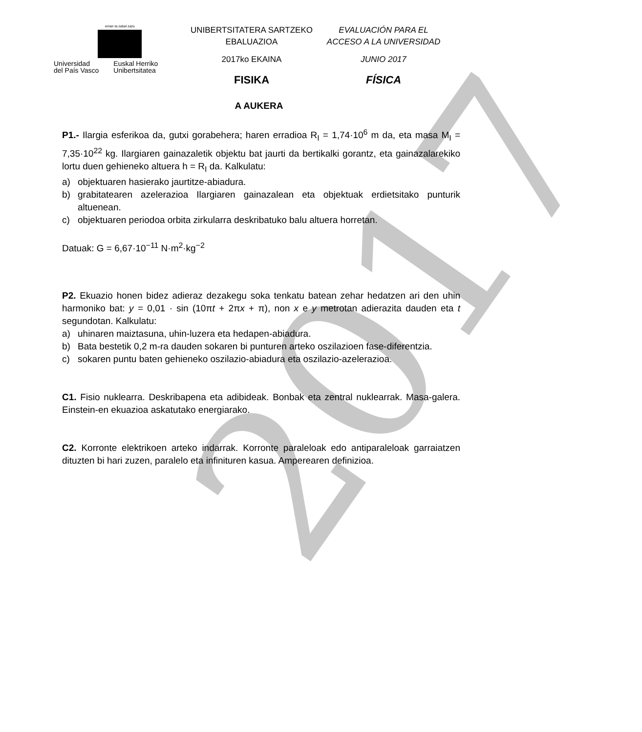2017
eman ta zabal zazu
Universidad
del País Vasco
Euskal Herriko
Unibertsitatea
UNIBERTSITATERA SARTZEKO
EBALUAZIOA
2017ko EKAINA
FISIKA
EVALUACIÓN PARA EL
ACCESO A LA UNIVERSIDAD
JUNIO 2017
FÍSICA
A AUKERA
P1.- Ilargia esferikoa da, gutxi gorabehera; haren erradioa R<sub>I</sub> = 1,74·10<sup>6</sup> m da, eta masa M<sub>I</sub> = 7,35·10<sup>22</sup> kg. Ilargiaren gainazaletik objektu bat jaurti da bertikalki gorantz, eta gainazalarekiko lortu duen gehieneko altuera h = R<sub>I</sub> da. Kalkulatu:
a) objektuaren hasierako jaurtitze-abiadura.
b) grabitatearen azelerazioa Ilargiaren gainazalean eta objektuak erdietsitako punturik altuenean.
c) objektuaren periodoa orbita zirkularra deskribatuko balu altuera horretan.
Datuak: G = 6,67·10<sup>−11</sup> N·m<sup>2</sup>·kg<sup>−2</sup>
P2. Ekuazio honen bidez adieraz dezakegu soka tenkatu batean zehar hedatzen ari den uhin harmoniko bat: y = 0,01 · sin (10πt + 2πx + π), non x e y metrotan adierazita dauden eta t segundotan. Kalkulatu:
a) uhinaren maiztasuna, uhin-luzera eta hedapen-abiadura.
b) Bata bestetik 0,2 m-ra dauden sokaren bi punturen arteko oszilazioen fase-diferentzia.
c) sokaren puntu baten gehieneko oszilazio-abiadura eta oszilazio-azelerazioa.
C1. Fisio nuklearra. Deskribapena eta adibideak. Bonbak eta zentral nuklearrak. Masa-galera. Einstein-en ekuazioa askatutako energiarako.
C2. Korronte elektrikoen arteko indarrak. Korronte paraleloak edo antiparaleloak garraiatzen dituzten bi hari zuzen, paralelo eta infinituren kasua. Amperearen definizioa.